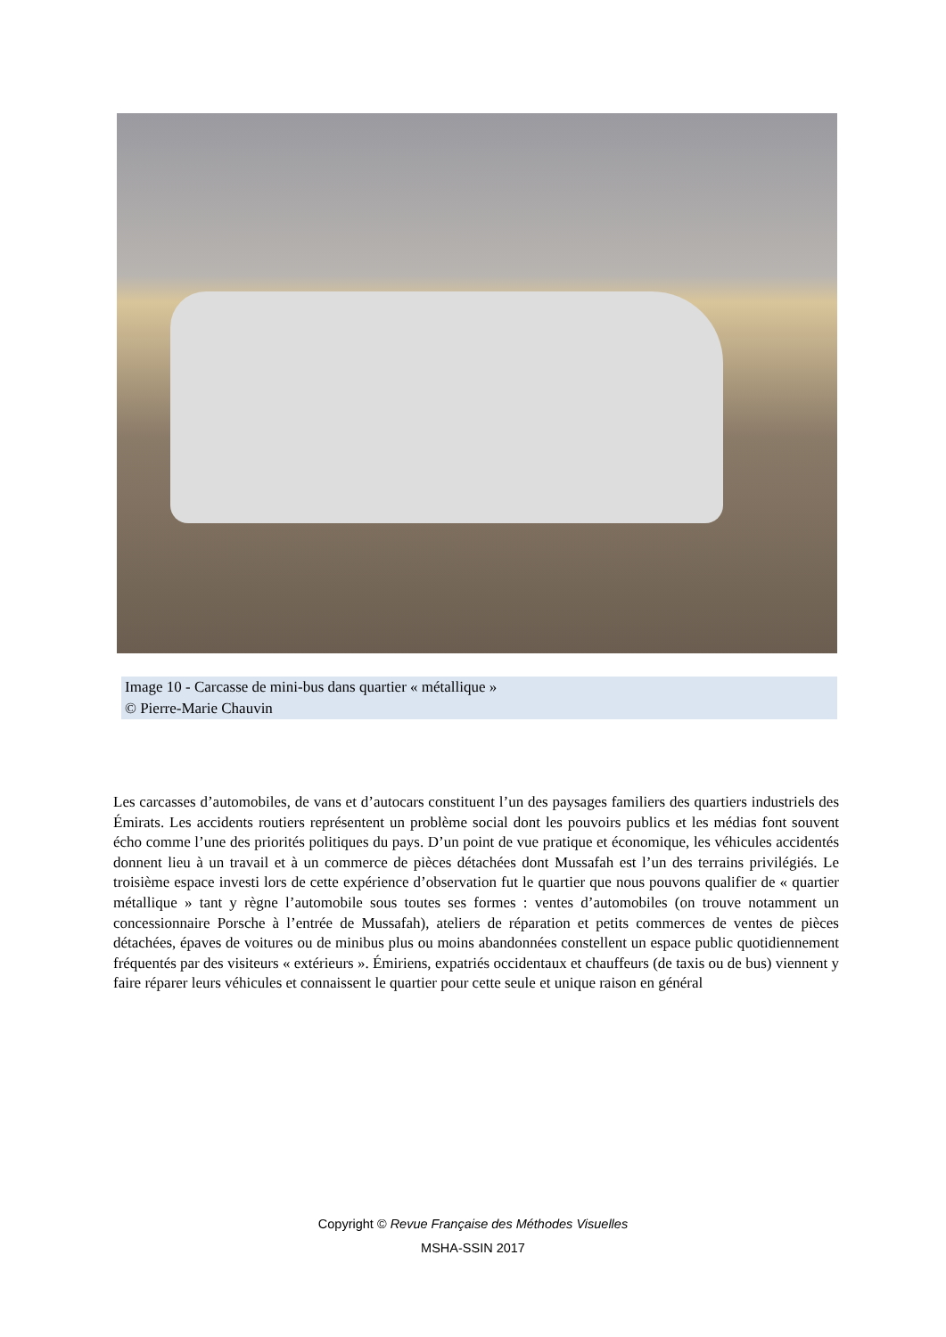Image 10 - Carcasse de mini-bus dans quartier « métallique »
© Pierre-Marie Chauvin
Les carcasses d’automobiles, de vans et d’autocars constituent l’un des paysages familiers des quartiers industriels des Émirats. Les accidents routiers représentent un problème social dont les pouvoirs publics et les médias font souvent écho comme l’une des priorités politiques du pays. D’un point de vue pratique et économique, les véhicules accidentés donnent lieu à un travail et à un commerce de pièces détachées dont Mussafah est l’un des terrains privilégiés. Le troisième espace investi lors de cette expérience d’observation fut le quartier que nous pouvons qualifier de « quartier métallique » tant y règne l’automobile sous toutes ses formes : ventes d’automobiles (on trouve notamment un concessionnaire Porsche à l’entrée de Mussafah), ateliers de réparation et petits commerces de ventes de pièces détachées, épaves de voitures ou de minibus plus ou moins abandonnées constellent un espace public quotidiennement fréquentés par des visiteurs « extérieurs ». Émiriens, expatriés occidentaux et chauffeurs (de taxis ou de bus) viennent y faire réparer leurs véhicules et connaissent le quartier pour cette seule et unique raison en général
Copyright © Revue Française des Méthodes Visuelles
MSHA-SSIN 2017